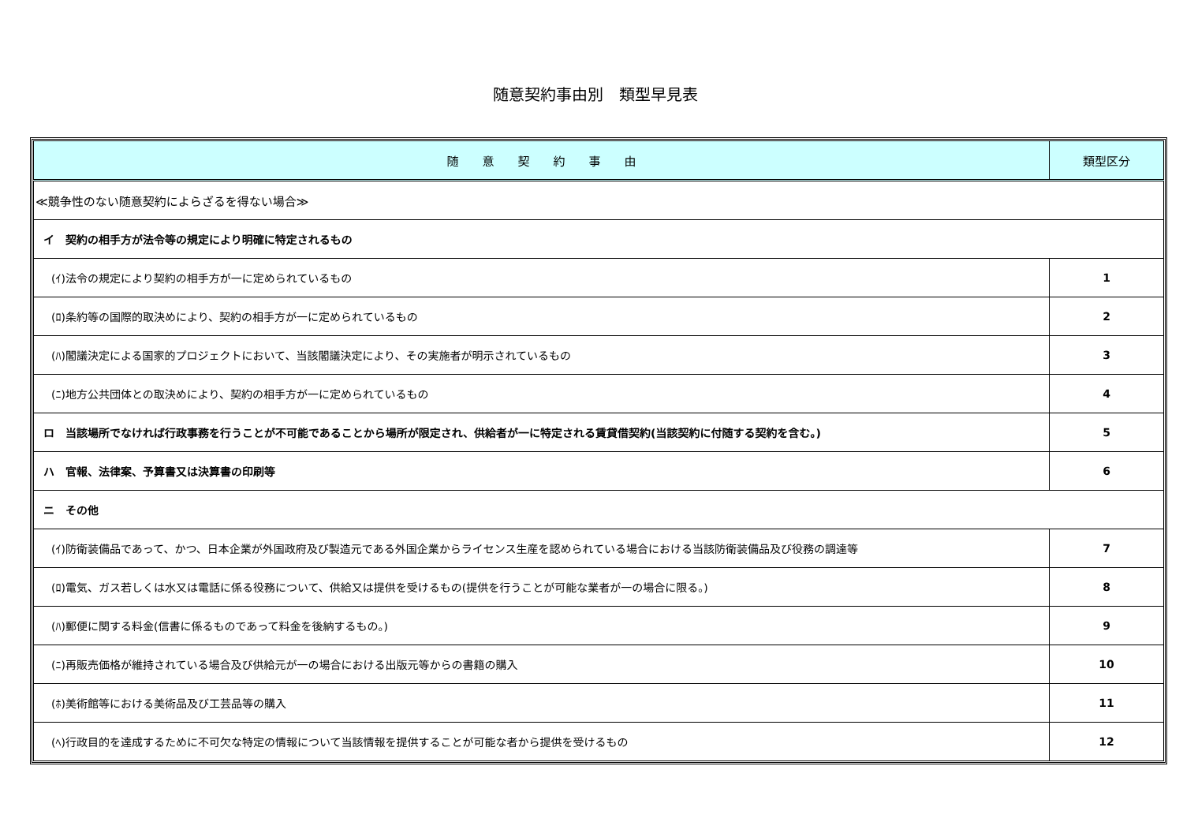随意契約事由別　類型早見表
| 随 意 契 約 事 由 | 類型区分 |
| --- | --- |
| ≪競争性のない随意契約によらざるを得ない場合≫ | |
| イ 契約の相手方が法令等の規定により明確に特定されるもの | |
| (ｲ)法令の規定により契約の相手方が一に定められているもの | 1 |
| (ﾛ)条約等の国際的取決めにより、契約の相手方が一に定められているもの | 2 |
| (ﾊ)閣議決定による国家的プロジェクトにおいて、当該閣議決定により、その実施者が明示されているもの | 3 |
| (ﾆ)地方公共団体との取決めにより、契約の相手方が一に定められているもの | 4 |
| ロ 当該場所でなければ行政事務を行うことが不可能であることから場所が限定され、供給者が一に特定される賃貸借契約(当該契約に付随する契約を含む。) | 5 |
| ハ 官報、法律案、予算書又は決算書の印刷等 | 6 |
| ニ その他 | |
| (ｲ)防衛装備品であって、かつ、日本企業が外国政府及び製造元である外国企業からライセンス生産を認められている場合における当該防衛装備品及び役務の調達等 | 7 |
| (ﾛ)電気、ガス若しくは水又は電話に係る役務について、供給又は提供を受けるもの(提供を行うことが可能な業者が一の場合に限る。) | 8 |
| (ﾊ)郵便に関する料金(信書に係るものであって料金を後納するもの。) | 9 |
| (ﾆ)再販売価格が維持されている場合及び供給元が一の場合における出版元等からの書籍の購入 | 10 |
| (ﾎ)美術館等における美術品及び工芸品等の購入 | 11 |
| (ﾍ)行政目的を達成するために不可欠な特定の情報について当該情報を提供することが可能な者から提供を受けるもの | 12 |